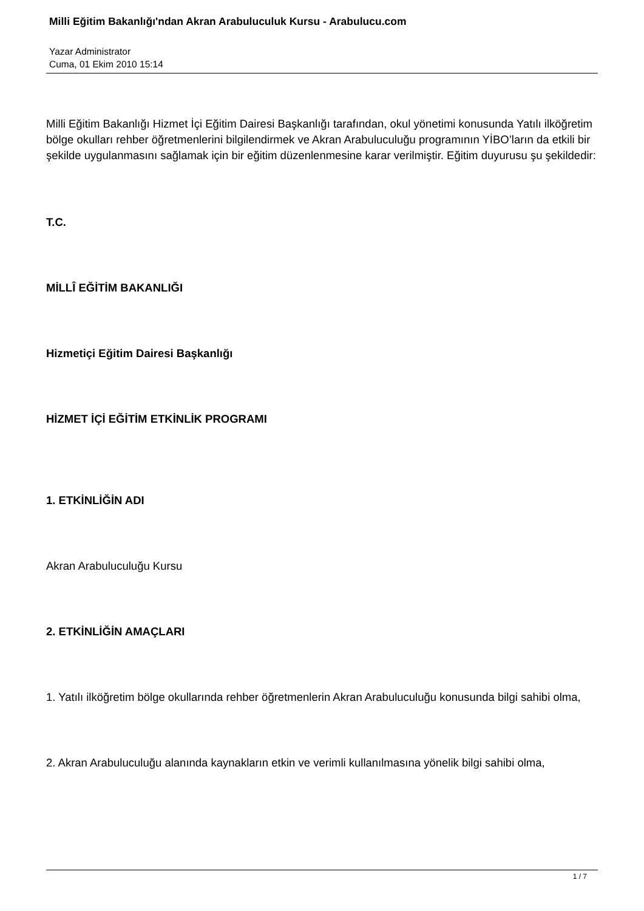Milli Eğitim Bakanlığı'ndan Akran Arabuluculuk Kursu - Arabulucu.com
Yazar Administrator
Cuma, 01 Ekim 2010 15:14
Milli Eğitim Bakanlığı Hizmet İçi Eğitim Dairesi Başkanlığı tarafından, okul yönetimi konusunda Yatılı ilköğretim bölge okulları rehber öğretmenlerini bilgilendirmek ve Akran Arabuluculuğu programının YİBO’ların da etkili bir şekilde uygulanmasını sağlamak için bir eğitim düzenlenmesine karar verilmiştir. Eğitim duyurusu şu şekildedir:
T.C.
MİLLÎ EĞİTİM BAKANLIĞI
Hizmetiçi Eğitim Dairesi Başkanlığı
HİZMET İÇİ EĞİTİM ETKİNLİK PROGRAMI
1. ETKİNLİĞİN ADI
Akran Arabuluculuğu Kursu
2. ETKİNLİĞİN AMAÇLARI
1. Yatılı ilköğretim bölge okullarında rehber öğretmenlerin Akran Arabuluculuğu konusunda bilgi sahibi olma,
2. Akran Arabuluculuğu alanında kaynakların etkin ve verimli kullanılmasına yönelik bilgi sahibi olma,
1 / 7